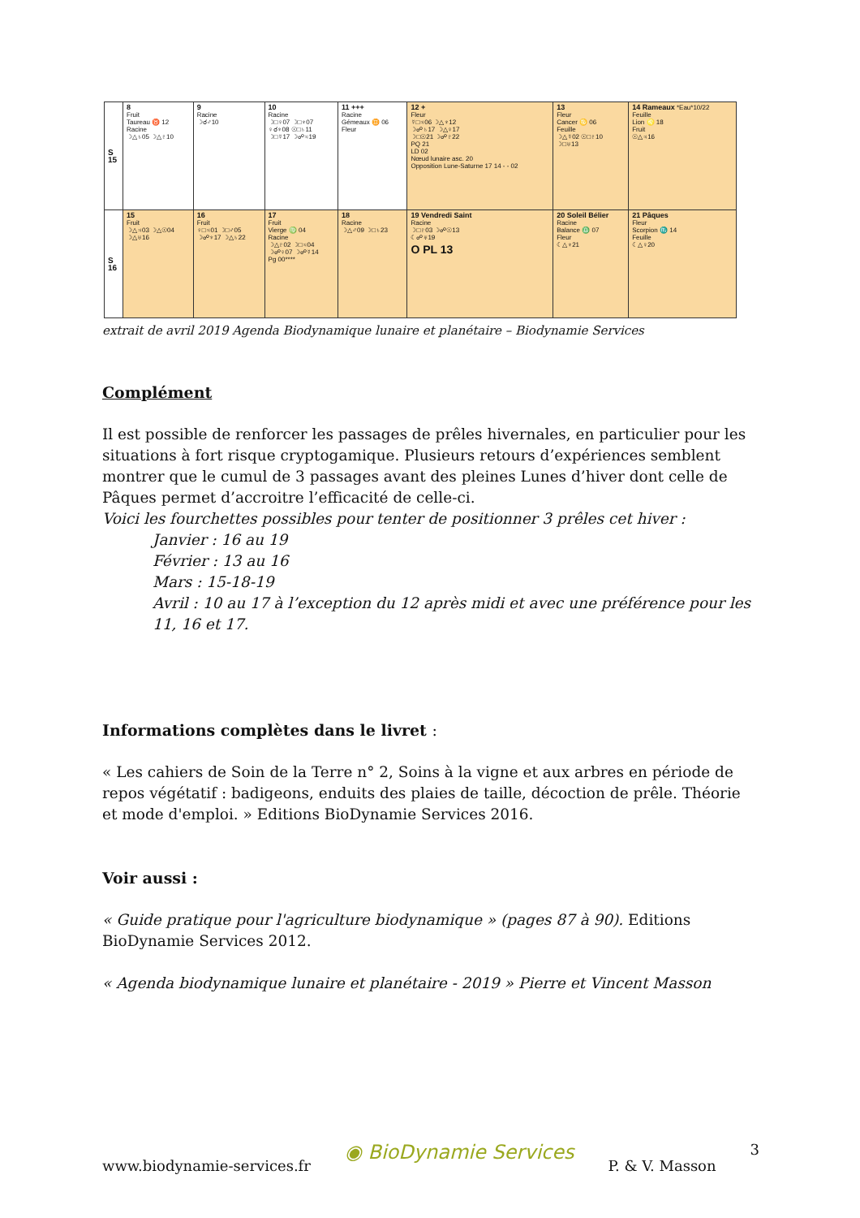| S 15 | 8 Fruit Taureau ♉ 12 Racine ☽△♄05 ☽△♇10 | 9 Racine ☽☌♂10 | 10 Racine ☽□♀07 ☽□♆07 ♀☌♆08 ☉□♄11 ☽□☿17 ☽☍♃19 | 11 +++ Racine Gémeaux ♊ 06 Fleur | 12 + Fleur ☿□♃06 ☽△♆12 ☽☍♄17 ☽△♀17 ☽□☉21 ☽☍♇22 PQ 21 LD 02 Nœud lunaire asc. 20 Opposition Lune-Saturne 17 14 - - 02 | 13 Fleur Cancer ♋ 06 Feuille ☽△☿02 ☉□♇10 ☽□♅13 | 14 Rameaux *Eau*10/22 Feuille Lion ♌ 18 Fruit ☉△♃16 |
| S 16 | 15 Fruit ☽△♃03 ☽△☉04 ☽△♅16 | 16 Fruit ♀□♃01 ☽□♂05 ☽☍♆17 ☽△♄22 | 17 Fruit Vierge ♍ 04 Racine ☽△♇02 ☽□♃04 ☽☍♀07 ☽☍☿14 Pg 00**** | 18 Racine ☽△♂09 ☽□♄23 | 19 Vendredi Saint Racine ☽□♇03 ☽☍☉13 ☾☍♅19 O PL 13 | 20 Soleil Bélier Racine Balance ♎ 07 Fleur ☾△♆21 | 21 Pâques Fleur Scorpion ♏ 14 Feuille ☾△♀20 |
extrait de avril 2019 Agenda Biodynamique lunaire et planétaire – Biodynamie Services
Complément
Il est possible de renforcer les passages de prêles hivernales, en particulier pour les situations à fort risque cryptogamique. Plusieurs retours d’expériences semblent montrer que le cumul de 3 passages avant des pleines Lunes d’hiver dont celle de Pâques permet d’accroitre l’efficacité de celle-ci.
Voici les fourchettes possibles pour tenter de positionner 3 prêles cet hiver :
Janvier : 16 au 19
Février : 13 au 16
Mars : 15-18-19
Avril : 10 au 17 à l’exception du 12 après midi et avec une préférence pour les 11, 16 et 17.
Informations complètes dans le livret :
« Les cahiers de Soin de la Terre n° 2, Soins à la vigne et aux arbres en période de repos végétatif : badigeons, enduits des plaies de taille, décoction de prêle. Théorie et mode d'emploi. » Editions BioDynamie Services 2016.
Voir aussi :
« Guide pratique pour l'agriculture biodynamique » (pages 87 à 90). Editions BioDynamie Services 2012.
« Agenda biodynamique lunaire et planétaire - 2019 » Pierre et Vincent Masson
www.biodynamie-services.fr ◉ BioDynamie Services P. & V. Masson 3